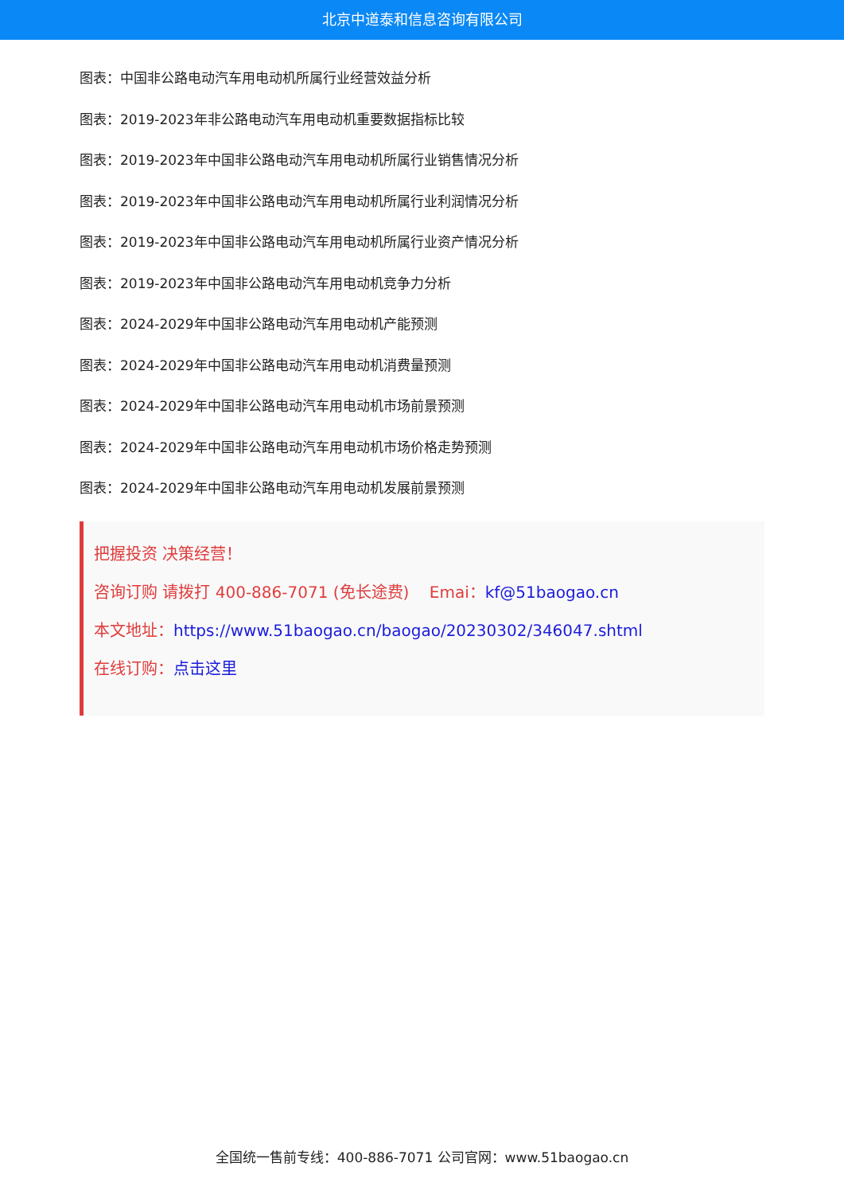北京中道泰和信息咨询有限公司
图表：中国非公路电动汽车用电动机所属行业经营效益分析
图表：2019-2023年非公路电动汽车用电动机重要数据指标比较
图表：2019-2023年中国非公路电动汽车用电动机所属行业销售情况分析
图表：2019-2023年中国非公路电动汽车用电动机所属行业利润情况分析
图表：2019-2023年中国非公路电动汽车用电动机所属行业资产情况分析
图表：2019-2023年中国非公路电动汽车用电动机竞争力分析
图表：2024-2029年中国非公路电动汽车用电动机产能预测
图表：2024-2029年中国非公路电动汽车用电动机消费量预测
图表：2024-2029年中国非公路电动汽车用电动机市场前景预测
图表：2024-2029年中国非公路电动汽车用电动机市场价格走势预测
图表：2024-2029年中国非公路电动汽车用电动机发展前景预测
把握投资 决策经营！
咨询订购 请拨打 400-886-7071 (免长途费) Emai：kf@51baogao.cn
本文地址：https://www.51baogao.cn/baogao/20230302/346047.shtml
在线订购：点击这里
全国统一售前专线：400-886-7071 公司官网：www.51baogao.cn